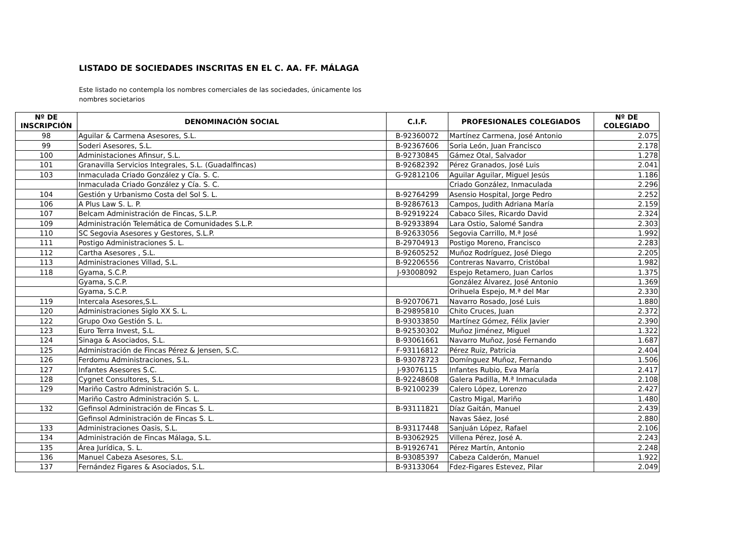LISTADO DE SOCIEDADES INSCRITAS EN EL C. AA. FF. MÁLAGA
Este listado no contempla los nombres comerciales de las sociedades, únicamente los nombres societarios
| Nº DE INSCRIPCIÓN | DENOMINACIÓN SOCIAL | C.I.F. | PROFESIONALES COLEGIADOS | Nº DE COLEGIADO |
| --- | --- | --- | --- | --- |
| 98 | Aguilar & Carmena Asesores, S.L. | B-92360072 | Martínez Carmena, José Antonio | 2.075 |
| 99 | Soderi Asesores, S.L. | B-92367606 | Soria León, Juan Francisco | 2.178 |
| 100 | Administaciones Afinsur, S.L. | B-92730845 | Gámez Otal, Salvador | 1.278 |
| 101 | Granavilla Servicios Integrales, S.L. (Guadalfincas) | B-92682392 | Pérez Granados, José Luis | 2.041 |
| 103 | Inmaculada Criado González y Cía. S. C. | G-92812106 | Aguilar Aguilar, Miguel Jesús | 1.186 |
| | Inmaculada Criado González y Cía. S. C. | | Criado González, Inmaculada | 2.296 |
| 104 | Gestión y Urbanismo Costa del Sol S. L. | B-92764299 | Asensio Hospital, Jorge Pedro | 2.252 |
| 106 | A Plus Law S. L. P. | B-92867613 | Campos, Judith Adriana María | 2.159 |
| 107 | Belcam Administración de Fincas, S.L.P. | B-92919224 | Cabaco Siles, Ricardo David | 2.324 |
| 109 | Administración Telemática de Comunidades S.L.P. | B-92933894 | Lara Ostio, Salomé Sandra | 2.303 |
| 110 | SC Segovia Asesores y Gestores, S.L.P. | B-92633056 | Segovia Carrillo, M.ª José | 1.992 |
| 111 | Postigo Administraciones S. L. | B-29704913 | Postigo Moreno, Francisco | 2.283 |
| 112 | Cartha Asesores , S.L. | B-92605252 | Muñoz Rodríguez, José Diego | 2.205 |
| 113 | Administraciones Villad, S.L. | B-92206556 | Contreras Navarro, Cristóbal | 1.982 |
| 118 | Gyama, S.C.P. | J-93008092 | Espejo Retamero, Juan Carlos | 1.375 |
| | Gyama, S.C.P. | | González Álvarez, José Antonio | 1.369 |
| | Gyama, S.C.P. | | Orihuela Espejo, M.ª del Mar | 2.330 |
| 119 | Intercala Asesores,S.L. | B-92070671 | Navarro Rosado, José Luis | 1.880 |
| 120 | Administraciones Siglo XX S. L. | B-29895810 | Chito Cruces, Juan | 2.372 |
| 122 | Grupo Oxo Gestión S. L. | B-93033850 | Martínez Gómez, Félix Javier | 2.390 |
| 123 | Euro Terra Invest, S.L. | B-92530302 | Muñoz Jiménez, Miguel | 1.322 |
| 124 | Sinaga & Asociados, S.L. | B-93061661 | Navarro Muñoz, José Fernando | 1.687 |
| 125 | Administración de Fincas Pérez & Jensen, S.C. | F-93116812 | Pérez Ruiz, Patricia | 2.404 |
| 126 | Ferdomu Administraciones, S.L. | B-93078723 | Domínguez Muñoz, Fernando | 1.506 |
| 127 | Infantes Asesores S.C. | J-93076115 | Infantes Rubio, Eva María | 2.417 |
| 128 | Cygnet Consultores, S.L. | B-92248608 | Galera Padilla, M.ª Inmaculada | 2.108 |
| 129 | Mariño Castro Administración S. L. | B-92100239 | Calero López, Lorenzo | 2.427 |
| | Mariño Castro Administración S. L. | | Castro Migal, Mariño | 1.480 |
| 132 | Gefinsol Administración de Fincas S. L. | B-93111821 | Díaz Gaitán, Manuel | 2.439 |
| | Gefinsol Administración de Fincas S. L. | | Navas Sáez, José | 2.880 |
| 133 | Administraciones Oasis, S.L. | B-93117448 | Sanjuán López, Rafael | 2.106 |
| 134 | Administración de Fincas Málaga, S.L. | B-93062925 | Villena Pérez, José A. | 2.243 |
| 135 | Área Jurídica, S. L. | B-91926741 | Pérez Martín, Antonio | 2.248 |
| 136 | Manuel Cabeza Asesores, S.L. | B-93085397 | Cabeza Calderón, Manuel | 1.922 |
| 137 | Fernández Figares & Asociados, S.L. | B-93133064 | Fdez-Figares Estevez, Pilar | 2.049 |